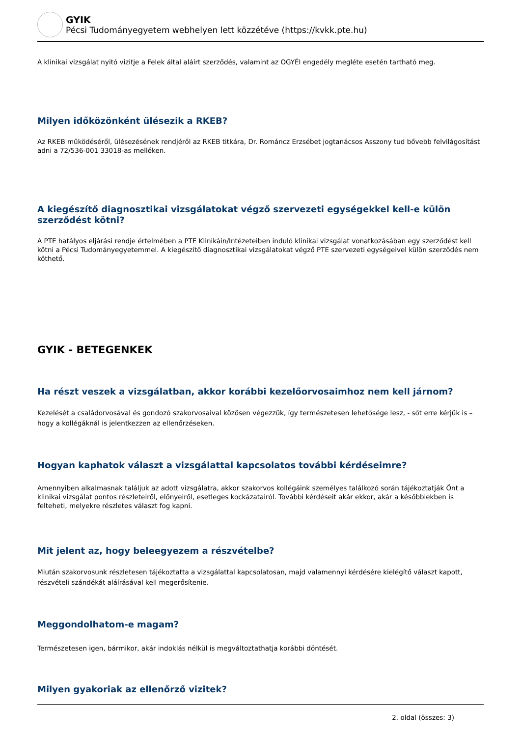GYIK
Pécsi Tudományegyetem webhelyen lett közzétéve (https://kvkk.pte.hu)
A klinikai vizsgálat nyitó vizitje a Felek által aláírt szerződés, valamint az OGYÉI engedély megléte esetén tartható meg.
Milyen időközönként ülésezik a RKEB?
Az RKEB működéséről, ülésezésének rendjéről az RKEB titkára, Dr. Románcz Erzsébet jogtanácsos Asszony tud bővebb felvilágosítást adni a 72/536-001 33018-as melléken.
A kiegészítő diagnosztikai vizsgálatokat végző szervezeti egységekkel kell-e külön szerződést kötni?
A PTE hatályos eljárási rendje értelmében a PTE Klinikáin/Intézeteiben induló klinikai vizsgálat vonatkozásában egy szerződést kell kötni a Pécsi Tudományegyetemmel. A kiegészítő diagnosztikai vizsgálatokat végző PTE szervezeti egységeivel külön szerződés nem köthető.
GYIK - BETEGENKEK
Ha részt veszek a vizsgálatban, akkor korábbi kezelőorvosaimhoz nem kell járnom?
Kezelését a családorvosával és gondozó szakorvosaival közösen végezzük, így természetesen lehetősége lesz, - sőt erre kérjük is – hogy a kollégáknál is jelentkezzen az ellenőrzéseken.
Hogyan kaphatok választ a vizsgálattal kapcsolatos további kérdéseimre?
Amennyiben alkalmasnak találjuk az adott vizsgálatra, akkor szakorvos kollégáink személyes találkozó során tájékoztatják Önt a klinikai vizsgálat pontos részleteiről, előnyeiről, esetleges kockázatairól. További kérdéseit akár ekkor, akár a későbbiekben is felteheti, melyekre részletes választ fog kapni.
Mit jelent az, hogy beleegyezem a részvételbe?
Miután szakorvosunk részletesen tájékoztatta a vizsgálattal kapcsolatosan, majd valamennyi kérdésére kielégítő választ kapott, részvételi szándékát aláírásával kell megerősítenie.
Meggondolhatom-e magam?
Természetesen igen, bármikor, akár indoklás nélkül is megváltoztathatja korábbi döntését.
Milyen gyakoriak az ellenőrző vizitek?
2. oldal (összes: 3)